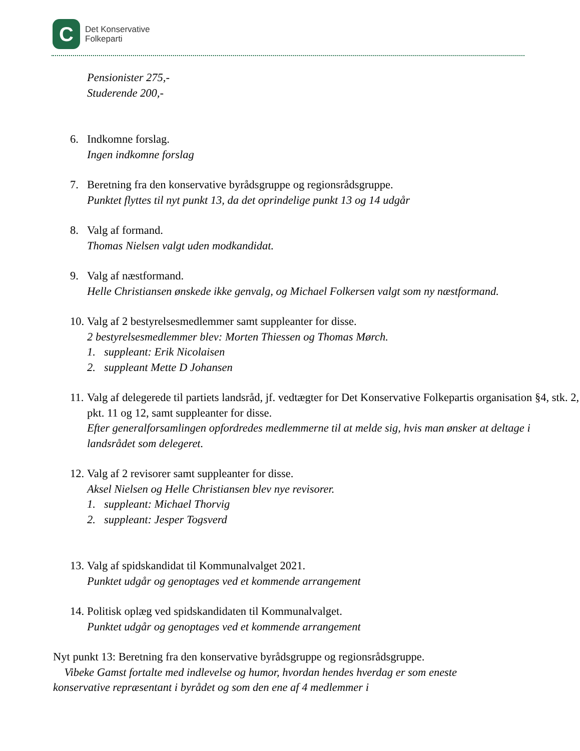C
Det Konservative
Folkeparti
Pensionister 275,-
Studerende 200,-
6. Indkomne forslag.
Ingen indkomne forslag
7. Beretning fra den konservative byrådsgruppe og regionsrådsgruppe.
Punktet flyttes til nyt punkt 13, da det oprindelige punkt 13 og 14 udgår
8. Valg af formand.
Thomas Nielsen valgt uden modkandidat.
9. Valg af næstformand.
Helle Christiansen ønskede ikke genvalg, og Michael Folkersen valgt som ny næstformand.
10.
Valg af 2 bestyrelsesmedlemmer samt suppleanter for disse.
2 bestyrelsesmedlemmer blev: Morten Thiessen og Thomas Mørch.
1. suppleant: Erik Nicolaisen
2. suppleant Mette D Johansen
11.
Valg af delegerede til partiets landsråd, jf. vedtægter for Det Konservative Folkepartis organisation §4, stk. 2, pkt. 11 og 12, samt suppleanter for disse.
Efter generalforsamlingen opfordredes medlemmerne til at melde sig, hvis man ønsker at deltage i landsrådet som delegeret.
12.
Valg af 2 revisorer samt suppleanter for disse.
Aksel Nielsen og Helle Christiansen blev nye revisorer.
1. suppleant: Michael Thorvig
2. suppleant: Jesper Togsverd
13.
Valg af spidskandidat til Kommunalvalget 2021.
Punktet udgår og genoptages ved et kommende arrangement
14.
Politisk oplæg ved spidskandidaten til Kommunalvalget.
Punktet udgår og genoptages ved et kommende arrangement
Nyt punkt 13: Beretning fra den konservative byrådsgruppe og regionsrådsgruppe.
Vibeke Gamst fortalte med indlevelse og humor, hvordan hendes hverdag er som eneste konservative repræsentant i byrådet og som den ene af 4 medlemmer i